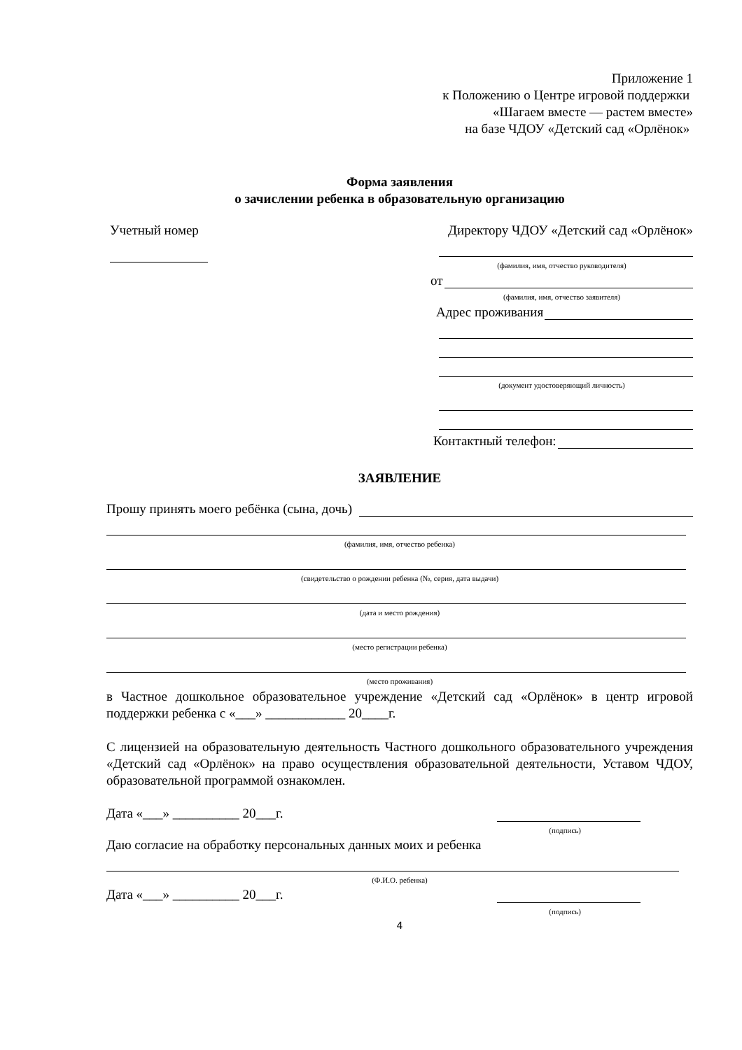Приложение 1
к Положению о Центре игровой поддержки
«Шагаем вместе — растем вместе»
на базе ЧДОУ «Детский сад «Орлёнок»
Форма заявления
о зачислении ребенка в образовательную организацию
Учетный номер Директору ЧДОУ «Детский сад «Орлёнок»
(фамилия, имя, отчество руководителя)
от
(фамилия, имя, отчество заявителя)
Адрес проживания
(документ удостоверяющий личность)
Контактный телефон:
ЗАЯВЛЕНИЕ
Прошу принять моего ребёнка (сына, дочь)
(фамилия, имя, отчество ребенка)
(свидетельство о рождении ребенка (№, серия, дата выдачи)
(дата и место рождения)
(место регистрации ребенка)
(место проживания)
в Частное дошкольное образовательное учреждение «Детский сад «Орлёнок» в центр игровой поддержки ребенка с «___» ____________ 20____г.
С лицензией на образовательную деятельность Частного дошкольного образовательного учреждения «Детский сад «Орлёнок» на право осуществления образовательной деятельности, Уставом ЧДОУ, образовательной программой ознакомлен.
Дата «___» __________ 20___г.
(подпись)
Даю согласие на обработку персональных данных моих и ребенка
(Ф.И.О. ребенка)
Дата «___» __________ 20___г.
(подпись)
4